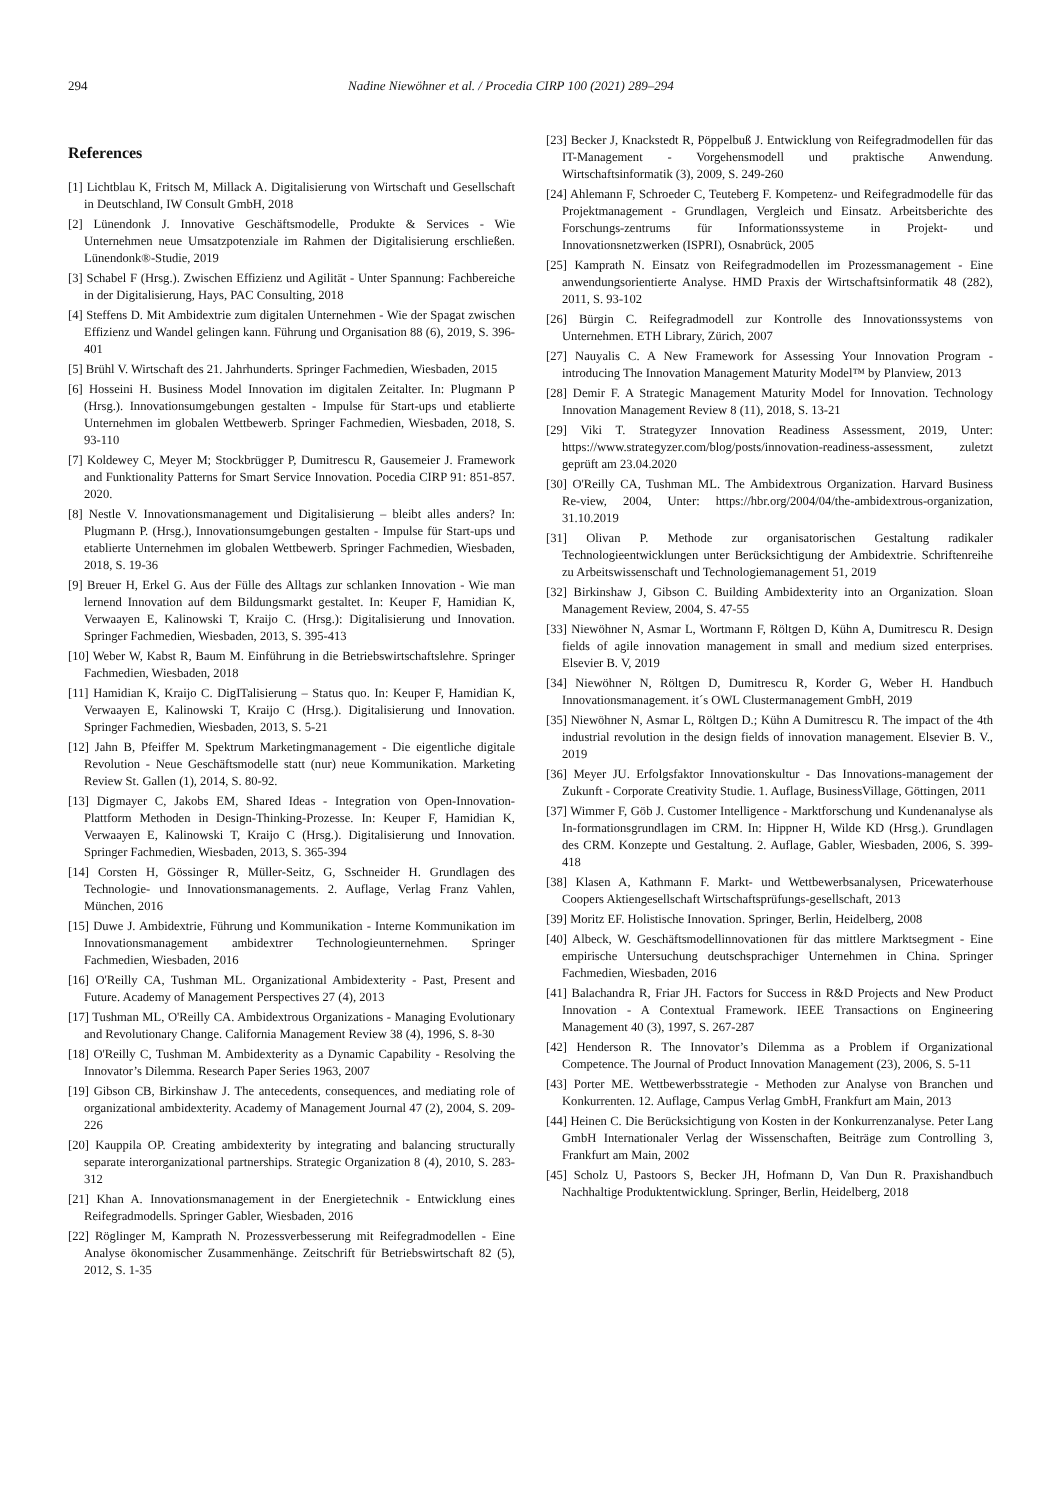294 Nadine Niewöhner et al. / Procedia CIRP 100 (2021) 289–294
References
[1] Lichtblau K, Fritsch M, Millack A. Digitalisierung von Wirtschaft und Gesellschaft in Deutschland, IW Consult GmbH, 2018
[2] Lünendonk J. Innovative Geschäftsmodelle, Produkte & Services - Wie Unternehmen neue Umsatzpotenziale im Rahmen der Digitalisierung erschließen. Lünendonk®-Studie, 2019
[3] Schabel F (Hrsg.). Zwischen Effizienz und Agilität - Unter Spannung: Fachbereiche in der Digitalisierung, Hays, PAC Consulting, 2018
[4] Steffens D. Mit Ambidextrie zum digitalen Unternehmen - Wie der Spagat zwischen Effizienz und Wandel gelingen kann. Führung und Organisation 88 (6), 2019, S. 396-401
[5] Brühl V. Wirtschaft des 21. Jahrhunderts. Springer Fachmedien, Wiesbaden, 2015
[6] Hosseini H. Business Model Innovation im digitalen Zeitalter. In: Plugmann P (Hrsg.). Innovationsumgebungen gestalten - Impulse für Start-ups und etablierte Unternehmen im globalen Wettbewerb. Springer Fachmedien, Wiesbaden, 2018, S. 93-110
[7] Koldewey C, Meyer M; Stockbrügger P, Dumitrescu R, Gausemeier J. Framework and Funktionality Patterns for Smart Service Innovation. Pocedia CIRP 91: 851-857. 2020.
[8] Nestle V. Innovationsmanagement und Digitalisierung – bleibt alles anders? In: Plugmann P. (Hrsg.), Innovationsumgebungen gestalten - Impulse für Start-ups und etablierte Unternehmen im globalen Wettbewerb. Springer Fachmedien, Wiesbaden, 2018, S. 19-36
[9] Breuer H, Erkel G. Aus der Fülle des Alltags zur schlanken Innovation - Wie man lernend Innovation auf dem Bildungsmarkt gestaltet. In: Keuper F, Hamidian K, Verwaayen E, Kalinowski T, Kraijo C. (Hrsg.): Digitalisierung und Innovation. Springer Fachmedien, Wiesbaden, 2013, S. 395-413
[10] Weber W, Kabst R, Baum M. Einführung in die Betriebswirtschaftslehre. Springer Fachmedien, Wiesbaden, 2018
[11] Hamidian K, Kraijo C. DigITalisierung – Status quo. In: Keuper F, Hamidian K, Verwaayen E, Kalinowski T, Kraijo C (Hrsg.). Digitalisierung und Innovation. Springer Fachmedien, Wiesbaden, 2013, S. 5-21
[12] Jahn B, Pfeiffer M. Spektrum Marketingmanagement - Die eigentliche digitale Revolution - Neue Geschäftsmodelle statt (nur) neue Kommunikation. Marketing Review St. Gallen (1), 2014, S. 80-92.
[13] Digmayer C, Jakobs EM, Shared Ideas - Integration von Open-Innovation-Plattform Methoden in Design-Thinking-Prozesse. In: Keuper F, Hamidian K, Verwaayen E, Kalinowski T, Kraijo C (Hrsg.). Digitalisierung und Innovation. Springer Fachmedien, Wiesbaden, 2013, S. 365-394
[14] Corsten H, Gössinger R, Müller-Seitz, G, Sschneider H. Grundlagen des Technologie- und Innovationsmanagements. 2. Auflage, Verlag Franz Vahlen, München, 2016
[15] Duwe J. Ambidextrie, Führung und Kommunikation - Interne Kommunikation im Innovationsmanagement ambidextrer Technologieunternehmen. Springer Fachmedien, Wiesbaden, 2016
[16] O'Reilly CA, Tushman ML. Organizational Ambidexterity - Past, Present and Future. Academy of Management Perspectives 27 (4), 2013
[17] Tushman ML, O'Reilly CA. Ambidextrous Organizations - Managing Evolutionary and Revolutionary Change. California Management Review 38 (4), 1996, S. 8-30
[18] O'Reilly C, Tushman M. Ambidexterity as a Dynamic Capability - Resolving the Innovator’s Dilemma. Research Paper Series 1963, 2007
[19] Gibson CB, Birkinshaw J. The antecedents, consequences, and mediating role of organizational ambidexterity. Academy of Management Journal 47 (2), 2004, S. 209-226
[20] Kauppila OP. Creating ambidexterity by integrating and balancing structurally separate interorganizational partnerships. Strategic Organization 8 (4), 2010, S. 283-312
[21] Khan A. Innovationsmanagement in der Energietechnik - Entwicklung eines Reifegradmodells. Springer Gabler, Wiesbaden, 2016
[22] Röglinger M, Kamprath N. Prozessverbesserung mit Reifegradmodellen - Eine Analyse ökonomischer Zusammenhänge. Zeitschrift für Betriebswirtschaft 82 (5), 2012, S. 1-35
[23] Becker J, Knackstedt R, Pöppelbuß J. Entwicklung von Reifegradmodellen für das IT-Management - Vorgehensmodell und praktische Anwendung. Wirtschaftsinformatik (3), 2009, S. 249-260
[24] Ahlemann F, Schroeder C, Teuteberg F. Kompetenz- und Reifegradmodelle für das Projektmanagement - Grundlagen, Vergleich und Einsatz. Arbeitsberichte des Forschungs-zentrums für Informationssysteme in Projekt- und Innovationsnetzwerken (ISPRI), Osnabrück, 2005
[25] Kamprath N. Einsatz von Reifegradmodellen im Prozessmanagement - Eine anwendungsorientierte Analyse. HMD Praxis der Wirtschaftsinformatik 48 (282), 2011, S. 93-102
[26] Bürgin C. Reifegradmodell zur Kontrolle des Innovationssystems von Unternehmen. ETH Library, Zürich, 2007
[27] Nauyalis C. A New Framework for Assessing Your Innovation Program - introducing The Innovation Management Maturity Model™ by Planview, 2013
[28] Demir F. A Strategic Management Maturity Model for Innovation. Technology Innovation Management Review 8 (11), 2018, S. 13-21
[29] Viki T. Strategyzer Innovation Readiness Assessment, 2019, Unter: https://www.strategyzer.com/blog/posts/innovation-readiness-assessment, zuletzt geprüft am 23.04.2020
[30] O'Reilly CA, Tushman ML. The Ambidextrous Organization. Harvard Business Re-view, 2004, Unter: https://hbr.org/2004/04/the-ambidextrous-organization, 31.10.2019
[31] Olivan P. Methode zur organisatorischen Gestaltung radikaler Technologieentwicklungen unter Berücksichtigung der Ambidextrie. Schriftenreihe zu Arbeitswissenschaft und Technologiemanagement 51, 2019
[32] Birkinshaw J, Gibson C. Building Ambidexterity into an Organization. Sloan Management Review, 2004, S. 47-55
[33] Niewöhner N, Asmar L, Wortmann F, Röltgen D, Kühn A, Dumitrescu R. Design fields of agile innovation management in small and medium sized enterprises. Elsevier B. V, 2019
[34] Niewöhner N, Röltgen D, Dumitrescu R, Korder G, Weber H. Handbuch Innovationsmanagement. it´s OWL Clustermanagement GmbH, 2019
[35] Niewöhner N, Asmar L, Röltgen D.; Kühn A Dumitrescu R. The impact of the 4th industrial revolution in the design fields of innovation management. Elsevier B. V., 2019
[36] Meyer JU. Erfolgsfaktor Innovationskultur - Das Innovations-management der Zukunft - Corporate Creativity Studie. 1. Auflage, BusinessVillage, Göttingen, 2011
[37] Wimmer F, Göb J. Customer Intelligence - Marktforschung und Kundenanalyse als In-formationsgrundlagen im CRM. In: Hippner H, Wilde KD (Hrsg.). Grundlagen des CRM. Konzepte und Gestaltung. 2. Auflage, Gabler, Wiesbaden, 2006, S. 399-418
[38] Klasen A, Kathmann F. Markt- und Wettbewerbsanalysen, Pricewaterhouse Coopers Aktiengesellschaft Wirtschaftsprüfungs-gesellschaft, 2013
[39] Moritz EF. Holistische Innovation. Springer, Berlin, Heidelberg, 2008
[40] Albeck, W. Geschäftsmodellinnovationen für das mittlere Marktsegment - Eine empirische Untersuchung deutschsprachiger Unternehmen in China. Springer Fachmedien, Wiesbaden, 2016
[41] Balachandra R, Friar JH. Factors for Success in R&D Projects and New Product Innovation - A Contextual Framework. IEEE Transactions on Engineering Management 40 (3), 1997, S. 267-287
[42] Henderson R. The Innovator’s Dilemma as a Problem if Organizational Competence. The Journal of Product Innovation Management (23), 2006, S. 5-11
[43] Porter ME. Wettbewerbsstrategie - Methoden zur Analyse von Branchen und Konkurrenten. 12. Auflage, Campus Verlag GmbH, Frankfurt am Main, 2013
[44] Heinen C. Die Berücksichtigung von Kosten in der Konkurrenzanalyse. Peter Lang GmbH Internationaler Verlag der Wissenschaften, Beiträge zum Controlling 3, Frankfurt am Main, 2002
[45] Scholz U, Pastoors S, Becker JH, Hofmann D, Van Dun R. Praxishandbuch Nachhaltige Produktentwicklung. Springer, Berlin, Heidelberg, 2018